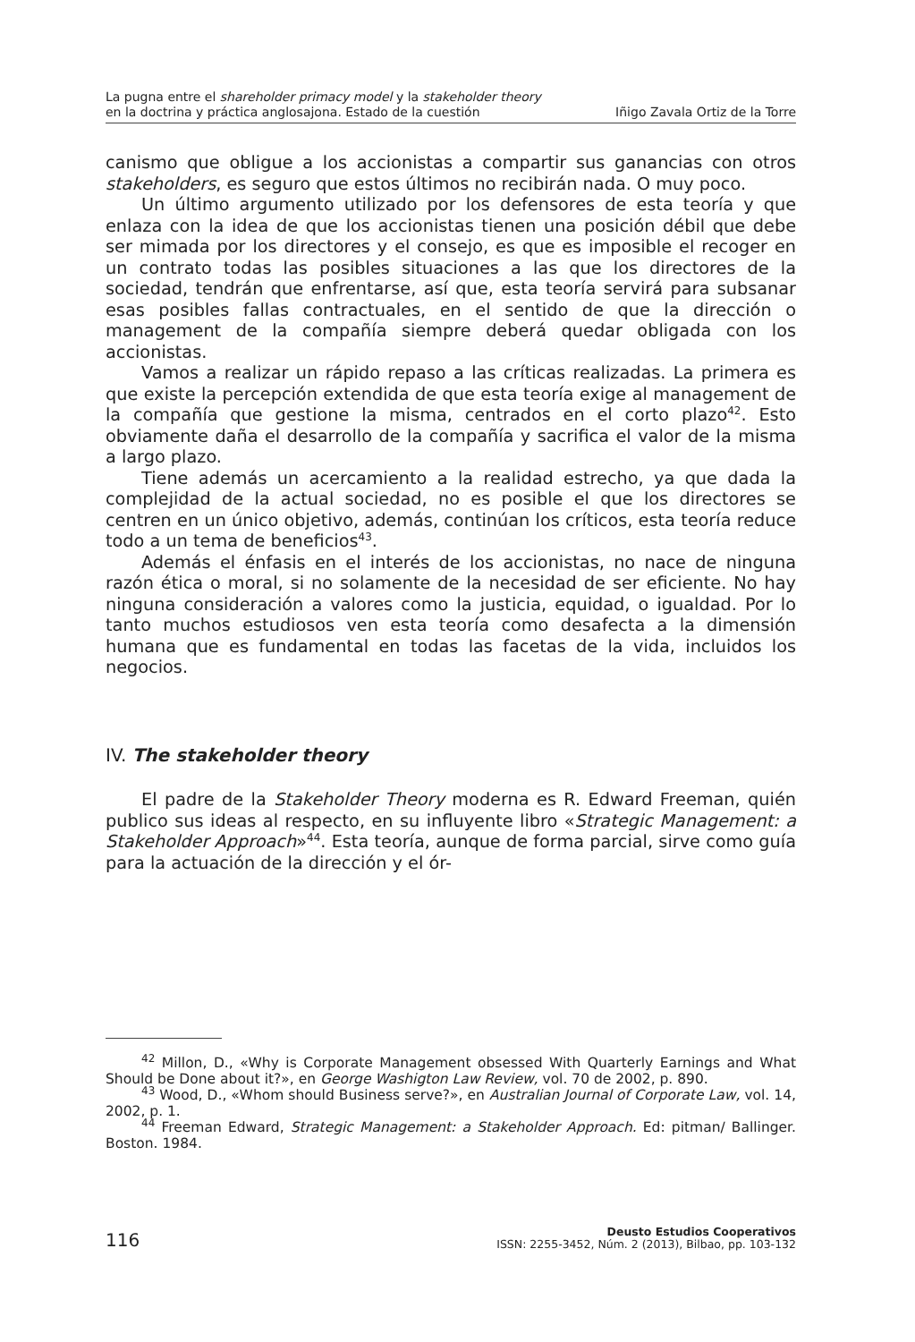La pugna entre el shareholder primacy model y la stakeholder theory
en la doctrina y práctica anglosajona. Estado de la cuestión
Iñigo Zavala Ortiz de la Torre
canismo que obligue a los accionistas a compartir sus ganancias con otros stakeholders, es seguro que estos últimos no recibirán nada. O muy poco.
Un último argumento utilizado por los defensores de esta teoría y que enlaza con la idea de que los accionistas tienen una posición débil que debe ser mimada por los directores y el consejo, es que es imposible el recoger en un contrato todas las posibles situaciones a las que los directores de la sociedad, tendrán que enfrentarse, así que, esta teoría servirá para subsanar esas posibles fallas contractuales, en el sentido de que la dirección o management de la compañía siempre deberá quedar obligada con los accionistas.
Vamos a realizar un rápido repaso a las críticas realizadas. La primera es que existe la percepción extendida de que esta teoría exige al management de la compañía que gestione la misma, centrados en el corto plazo<sup>42</sup>. Esto obviamente daña el desarrollo de la compañía y sacrifica el valor de la misma a largo plazo.
Tiene además un acercamiento a la realidad estrecho, ya que dada la complejidad de la actual sociedad, no es posible el que los directores se centren en un único objetivo, además, continúan los críticos, esta teoría reduce todo a un tema de beneficios<sup>43</sup>.
Además el énfasis en el interés de los accionistas, no nace de ninguna razón ética o moral, si no solamente de la necesidad de ser eficiente. No hay ninguna consideración a valores como la justicia, equidad, o igualdad. Por lo tanto muchos estudiosos ven esta teoría como desafecta a la dimensión humana que es fundamental en todas las facetas de la vida, incluidos los negocios.
IV. The stakeholder theory
El padre de la Stakeholder Theory moderna es R. Edward Freeman, quién publico sus ideas al respecto, en su influyente libro «Strategic Management: a Stakeholder Approach»<sup>44</sup>. Esta teoría, aunque de forma parcial, sirve como guía para la actuación de la dirección y el ór-
<sup>42</sup> Millon, D., «Why is Corporate Management obsessed With Quarterly Earnings and What Should be Done about it?», en George Washigton Law Review, vol. 70 de 2002, p. 890.
<sup>43</sup> Wood, D., «Whom should Business serve?», en Australian Journal of Corporate Law, vol. 14, 2002, p. 1.
<sup>44</sup> Freeman Edward, Strategic Management: a Stakeholder Approach. Ed: pitman/ Ballinger. Boston. 1984.
116
Deusto Estudios Cooperativos
ISSN: 2255-3452, Núm. 2 (2013), Bilbao, pp. 103-132